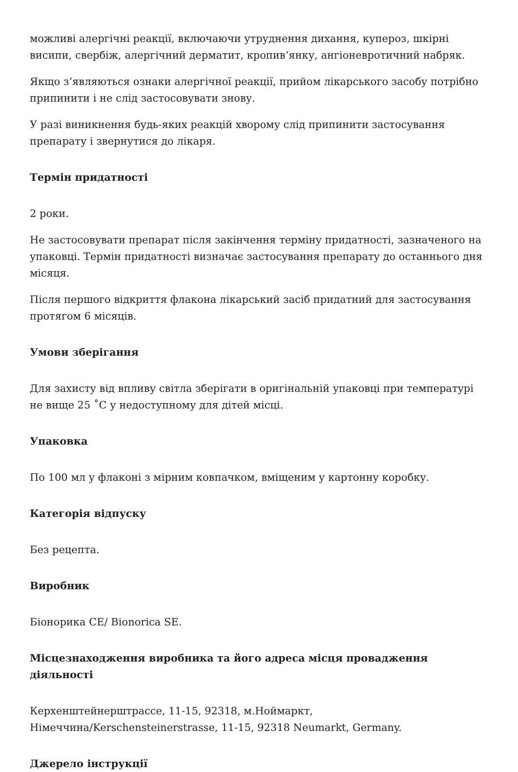можливі алергічні реакції, включаючи утруднення дихання, купероз, шкірні висипи, свербіж, алергічний дерматит, кропив’янку, ангіоневротичний набряк.
Якщо з’являються ознаки алергічної реакції, прийом лікарського засобу потрібно припинити і не слід застосовувати знову.
У разі виникнення будь-яких реакцій хворому слід припинити застосування препарату і звернутися до лікаря.
Термін придатності
2 роки.
Не застосовувати препарат після закінчення терміну придатності, зазначеного на упаковці. Термін придатності визначає застосування препарату до останнього дня місяця.
Після першого відкриття флакона лікарський засіб придатний для застосування протягом 6 місяців.
Умови зберігання
Для захисту від впливу світла зберігати в оригінальній упаковці при температурі не вище 25 ˚С у недоступному для дітей місці.
Упаковка
По 100 мл у флаконі з мірним ковпачком, вміщеним у картонну коробку.
Категорія відпуску
Без рецепта.
Виробник
Біонорика СЕ/ Bionorica SE.
Місцезнаходження виробника та його адреса місця провадження діяльності
Керхенштейнерштрассе, 11-15, 92318, м.Ноймаркт, Німеччина/Kerschensteinerstrasse, 11-15, 92318 Neumarkt, Germany.
Джерело інструкції